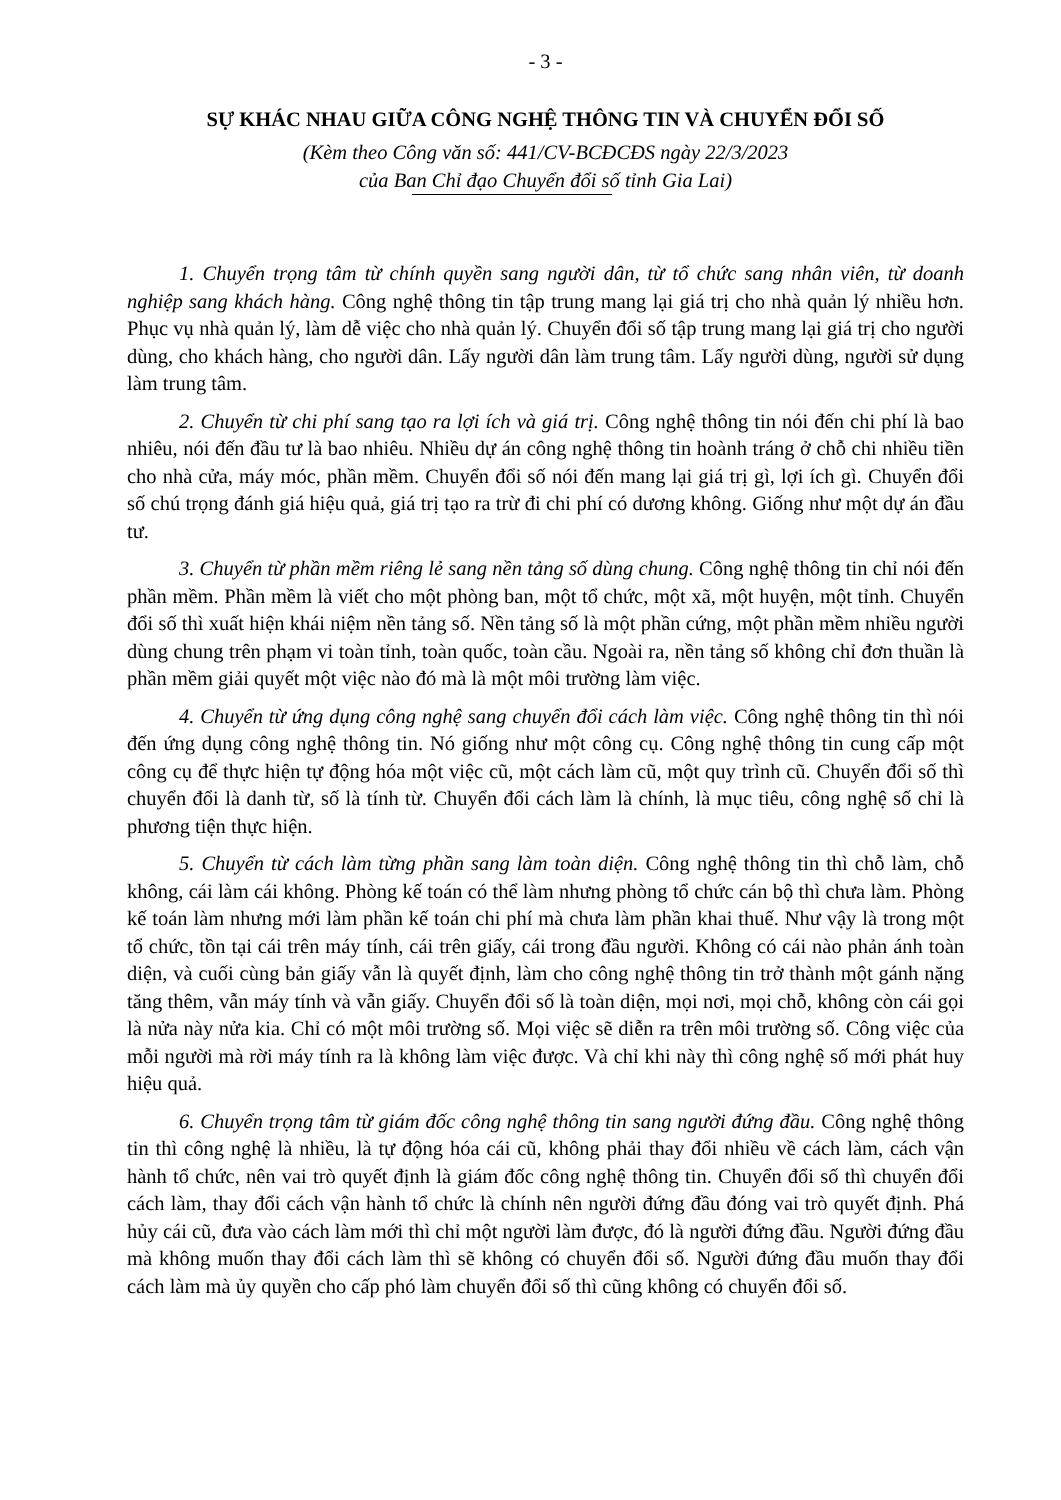- 3 -
SỰ KHÁC NHAU GIỮA CÔNG NGHỆ THÔNG TIN VÀ CHUYỂN ĐỔI SỐ
(Kèm theo Công văn số: 441/CV-BCĐCĐS ngày 22/3/2023
của Ban Chỉ đạo Chuyển đổi số tỉnh Gia Lai)
1. Chuyển trọng tâm từ chính quyền sang người dân, từ tổ chức sang nhân viên, từ doanh nghiệp sang khách hàng. Công nghệ thông tin tập trung mang lại giá trị cho nhà quản lý nhiều hơn. Phục vụ nhà quản lý, làm dễ việc cho nhà quản lý. Chuyển đổi số tập trung mang lại giá trị cho người dùng, cho khách hàng, cho người dân. Lấy người dân làm trung tâm. Lấy người dùng, người sử dụng làm trung tâm.
2. Chuyển từ chi phí sang tạo ra lợi ích và giá trị. Công nghệ thông tin nói đến chi phí là bao nhiêu, nói đến đầu tư là bao nhiêu. Nhiều dự án công nghệ thông tin hoành tráng ở chỗ chi nhiều tiền cho nhà cửa, máy móc, phần mềm. Chuyển đổi số nói đến mang lại giá trị gì, lợi ích gì. Chuyển đổi số chú trọng đánh giá hiệu quả, giá trị tạo ra trừ đi chi phí có dương không. Giống như một dự án đầu tư.
3. Chuyển từ phần mềm riêng lẻ sang nền tảng số dùng chung. Công nghệ thông tin chỉ nói đến phần mềm. Phần mềm là viết cho một phòng ban, một tổ chức, một xã, một huyện, một tỉnh. Chuyển đổi số thì xuất hiện khái niệm nền tảng số. Nền tảng số là một phần cứng, một phần mềm nhiều người dùng chung trên phạm vi toàn tỉnh, toàn quốc, toàn cầu. Ngoài ra, nền tảng số không chỉ đơn thuần là phần mềm giải quyết một việc nào đó mà là một môi trường làm việc.
4. Chuyển từ ứng dụng công nghệ sang chuyển đổi cách làm việc. Công nghệ thông tin thì nói đến ứng dụng công nghệ thông tin. Nó giống như một công cụ. Công nghệ thông tin cung cấp một công cụ để thực hiện tự động hóa một việc cũ, một cách làm cũ, một quy trình cũ. Chuyển đổi số thì chuyển đổi là danh từ, số là tính từ. Chuyển đổi cách làm là chính, là mục tiêu, công nghệ số chỉ là phương tiện thực hiện.
5. Chuyển từ cách làm từng phần sang làm toàn diện. Công nghệ thông tin thì chỗ làm, chỗ không, cái làm cái không. Phòng kế toán có thể làm nhưng phòng tổ chức cán bộ thì chưa làm. Phòng kế toán làm nhưng mới làm phần kế toán chi phí mà chưa làm phần khai thuế. Như vậy là trong một tổ chức, tồn tại cái trên máy tính, cái trên giấy, cái trong đầu người. Không có cái nào phản ánh toàn diện, và cuối cùng bản giấy vẫn là quyết định, làm cho công nghệ thông tin trở thành một gánh nặng tăng thêm, vẫn máy tính và vẫn giấy. Chuyển đổi số là toàn diện, mọi nơi, mọi chỗ, không còn cái gọi là nửa này nửa kia. Chỉ có một môi trường số. Mọi việc sẽ diễn ra trên môi trường số. Công việc của mỗi người mà rời máy tính ra là không làm việc được. Và chỉ khi này thì công nghệ số mới phát huy hiệu quả.
6. Chuyển trọng tâm từ giám đốc công nghệ thông tin sang người đứng đầu. Công nghệ thông tin thì công nghệ là nhiều, là tự động hóa cái cũ, không phải thay đổi nhiều về cách làm, cách vận hành tổ chức, nên vai trò quyết định là giám đốc công nghệ thông tin. Chuyển đổi số thì chuyển đổi cách làm, thay đổi cách vận hành tổ chức là chính nên người đứng đầu đóng vai trò quyết định. Phá hủy cái cũ, đưa vào cách làm mới thì chỉ một người làm được, đó là người đứng đầu. Người đứng đầu mà không muốn thay đổi cách làm thì sẽ không có chuyển đổi số. Người đứng đầu muốn thay đổi cách làm mà ủy quyền cho cấp phó làm chuyển đổi số thì cũng không có chuyển đổi số.